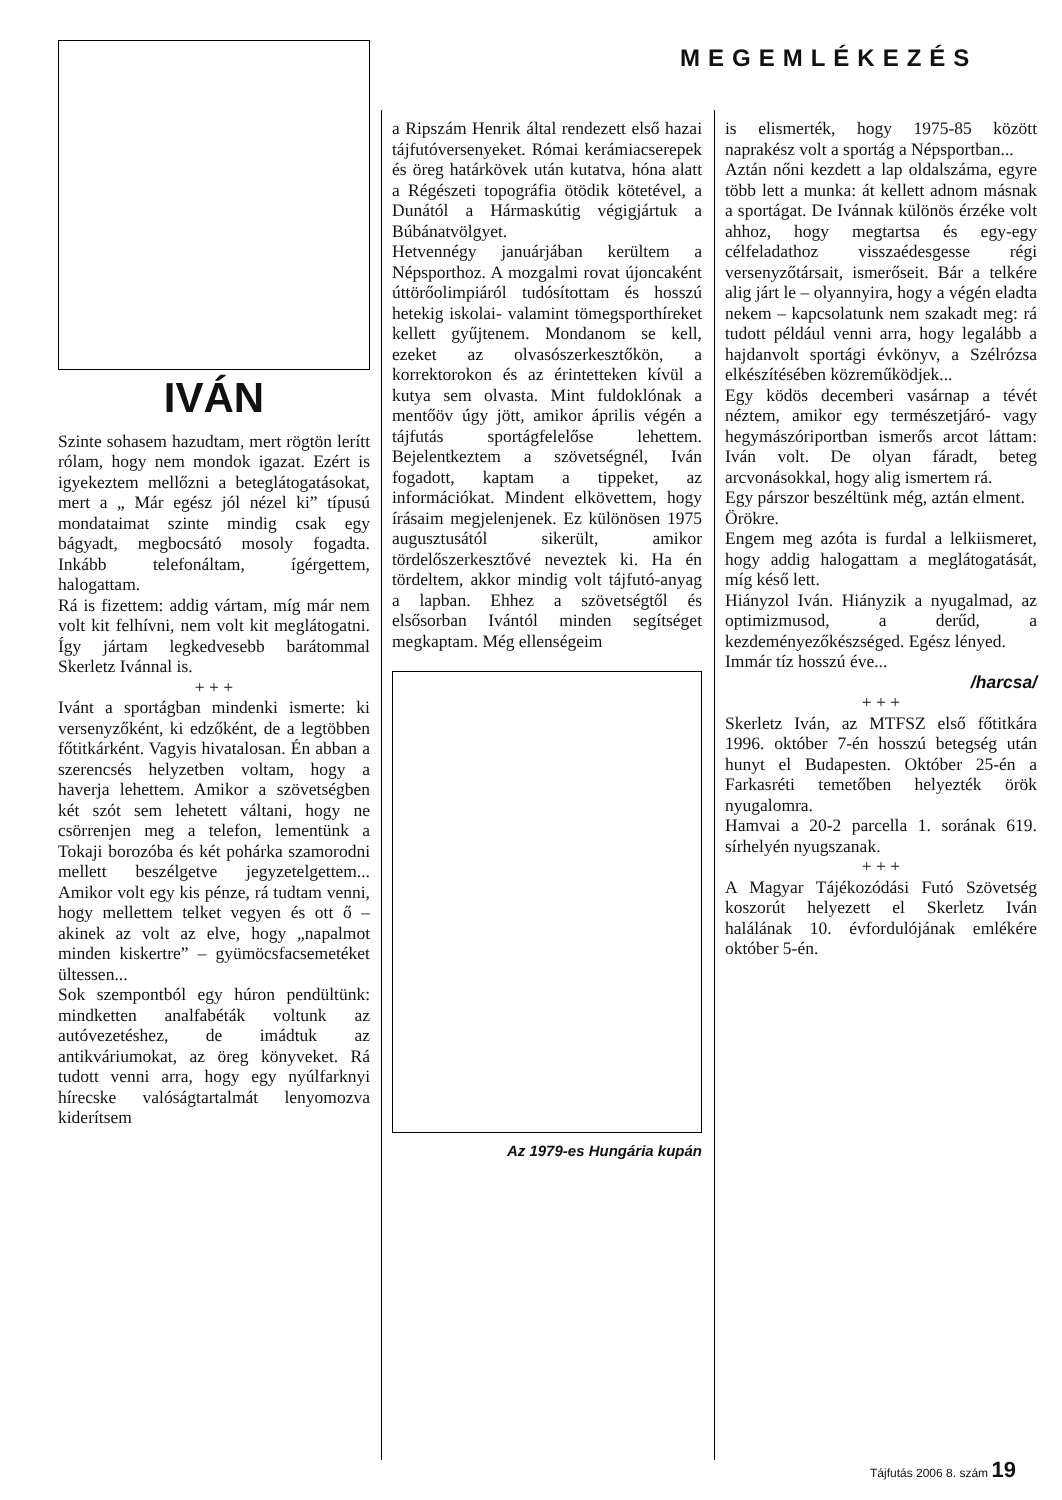MEGEMLÉKEZÉS
IVÁN
Szinte sohasem hazudtam, mert rögtön lerítt rólam, hogy nem mondok igazat. Ezért is igyekeztem mellőzni a beteglátogatásokat, mert a „ Már egész jól nézel ki” típusú mondataimat szinte mindig csak egy bágyadt, megbocsátó mosoly fogadta. Inkább telefonáltam, ígérgettem, halogattam.
Rá is fizettem: addig vártam, míg már nem volt kit felhívni, nem volt kit meglátogatni. Így jártam legkedvesebb barátommal Skerletz Ivánnal is.
+ + +
Ivánt a sportágban mindenki ismerte: ki versenyzőként, ki edzőként, de a legtöbben főtitkárként. Vagyis hivatalosan. Én abban a szerencsés helyzetben voltam, hogy a haverja lehettem. Amikor a szövetségben két szót sem lehetett váltani, hogy ne csörrenjen meg a telefon, lementünk a Tokaji borozóba és két pohárka szamorodni mellett beszélgetve jegyzetelgettem... Amikor volt egy kis pénze, rá tudtam venni, hogy mellettem telket vegyen és ott ő – akinek az volt az elve, hogy „napalmot minden kiskertre” – gyümöcsfacsemetéket ültessen...
Sok szempontból egy húron pendültünk: mindketten analfabéták voltunk az autóvezetéshez, de imádtuk az antikváriumokat, az öreg könyveket. Rá tudott venni arra, hogy egy nyúlfarknyi hírecske valóságtartalmát lenyomozva kiderítsem
a Ripszám Henrik által rendezett első hazai tájfutóversenyeket. Római kerámiacserepek és öreg határkövek után kutatva, hóna alatt a Régészeti topográfia ötödik kötetével, a Dunától a Hármaskútig végigjártuk a Búbánatvölgyet.
Hetvennégy januárjában kerültem a Népsporthoz. A mozgalmi rovat újoncaként úttörőolimpiáról tudósítottam és hosszú hetekig iskolai- valamint tömegsporthíreket kellett gyűjtenem. Mondanom se kell, ezeket az olvasószerkesztőkön, a korrektorokon és az érintetteken kívül a kutya sem olvasta. Mint fuldoklónak a mentőöv úgy jött, amikor április végén a tájfutás sportágfelelőse lehettem. Bejelentkeztem a szövetségnél, Iván fogadott, kaptam a tippeket, az információkat. Mindent elkövettem, hogy írásaim megjelenjenek. Ez különösen 1975 augusztusától sikerült, amikor tördelőszerkesztővé neveztek ki. Ha én tördeltem, akkor mindig volt tájfutó-anyag a lapban. Ehhez a szövetségtől és elsősorban Ivántól minden segítséget megkaptam. Még ellenségeim
Az 1979-es Hungária kupán
is elismerték, hogy 1975-85 között naprakész volt a sportág a Népsportban...
Aztán nőni kezdett a lap oldalszáma, egyre több lett a munka: át kellett adnom másnak a sportágat. De Ivánnak különös érzéke volt ahhoz, hogy megtartsa és egy-egy célfeladathoz visszaédesgesse régi versenyzőtársait, ismerőseit. Bár a telkére alig járt le – olyannyira, hogy a végén eladta nekem – kapcsolatunk nem szakadt meg: rá tudott például venni arra, hogy legalább a hajdanvolt sportági évkönyv, a Szélrózsa elkészítésében közreműködjek...
Egy ködös decemberi vasárnap a tévét néztem, amikor egy természetjáró- vagy hegymászóriportban ismerős arcot láttam: Iván volt. De olyan fáradt, beteg arcvonásokkal, hogy alig ismertem rá.
Egy párszor beszéltünk még, aztán elment.
Örökre.
Engem meg azóta is furdal a lelkiismeret, hogy addig halogattam a meglátogatását, míg késő lett.
Hiányzol Iván. Hiányzik a nyugalmad, az optimizmusod, a derűd, a kezdeményezőkészséged. Egész lényed.
Immár tíz hosszú éve...
/harcsa/
+ + +
Skerletz Iván, az MTFSZ első főtitkára 1996. október 7-én hosszú betegség után hunyt el Budapesten. Október 25-én a Farkasréti temetőben helyezték örök nyugalomra.
Hamvai a 20-2 parcella 1. sorának 619. sírhelyén nyugszanak.
+ + +
A Magyar Tájékozódási Futó Szövetség koszorút helyezett el Skerletz Iván halálának 10. évfordulójának emlékére október 5-én.
Tájfutás 2006 8. szám 19